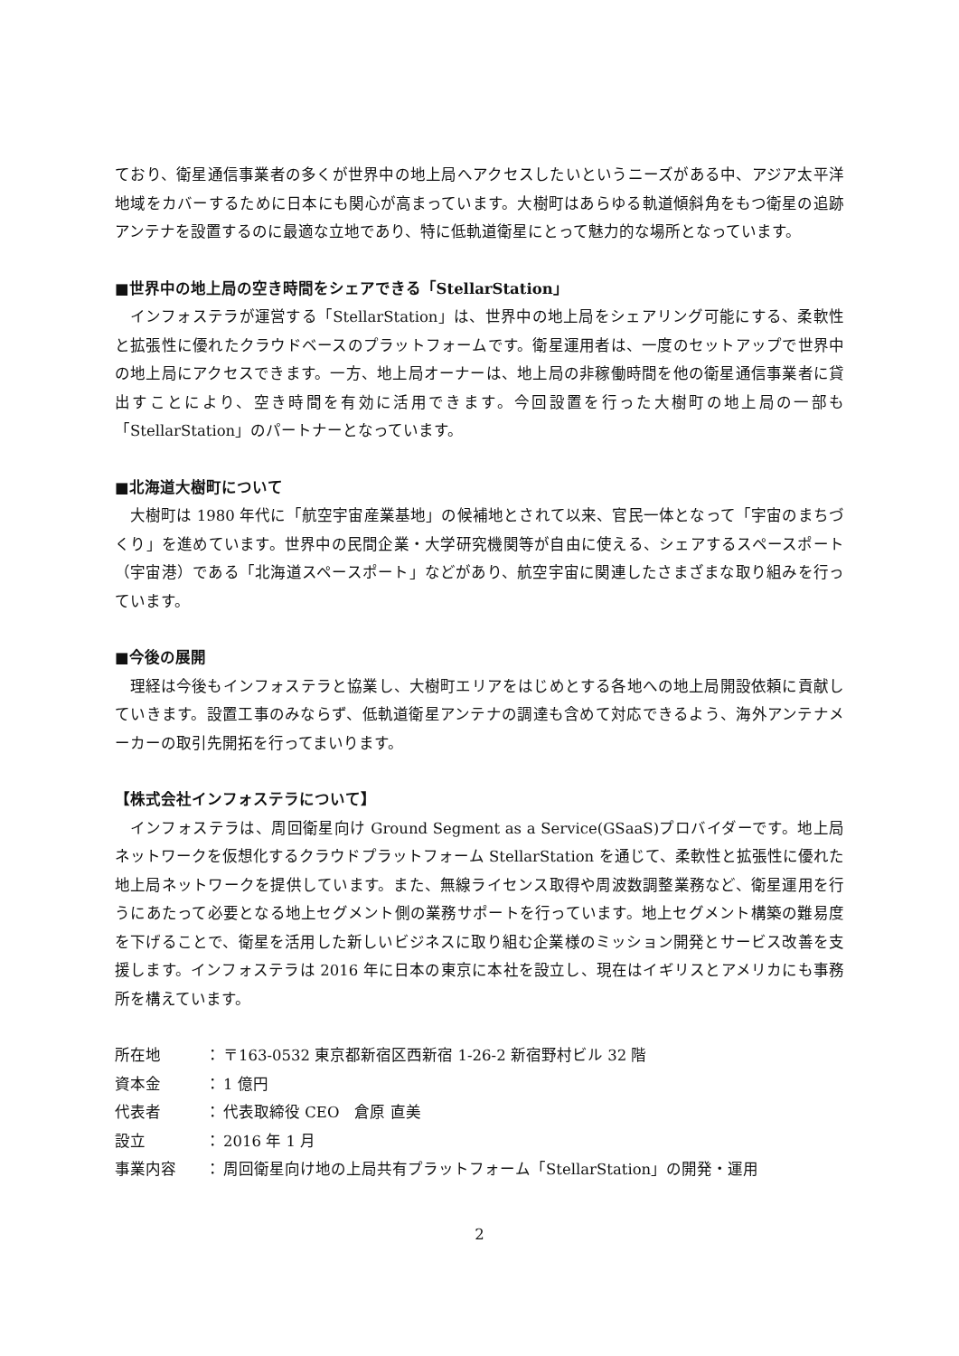ており、衛星通信事業者の多くが世界中の地上局へアクセスしたいというニーズがある中、アジア太平洋地域をカバーするために日本にも関心が高まっています。大樹町はあらゆる軌道傾斜角をもつ衛星の追跡アンテナを設置するのに最適な立地であり、特に低軌道衛星にとって魅力的な場所となっています。
■世界中の地上局の空き時間をシェアできる「StellarStation」
インフォステラが運営する「StellarStation」は、世界中の地上局をシェアリング可能にする、柔軟性と拡張性に優れたクラウドベースのプラットフォームです。衛星運用者は、一度のセットアップで世界中の地上局にアクセスできます。一方、地上局オーナーは、地上局の非稼働時間を他の衛星通信事業者に貸出すことにより、空き時間を有効に活用できます。今回設置を行った大樹町の地上局の一部も「StellarStation」のパートナーとなっています。
■北海道大樹町について
大樹町は 1980 年代に「航空宇宙産業基地」の候補地とされて以来、官民一体となって「宇宙のまちづくり」を進めています。世界中の民間企業・大学研究機関等が自由に使える、シェアするスペースポート（宇宙港）である「北海道スペースポート」などがあり、航空宇宙に関連したさまざまな取り組みを行っています。
■今後の展開
理経は今後もインフォステラと協業し、大樹町エリアをはじめとする各地への地上局開設依頼に貢献していきます。設置工事のみならず、低軌道衛星アンテナの調達も含めて対応できるよう、海外アンテナメーカーの取引先開拓を行ってまいります。
【株式会社インフォステラについて】
インフォステラは、周回衛星向け Ground Segment as a Service(GSaaS)プロバイダーです。地上局ネットワークを仮想化するクラウドプラットフォーム StellarStation を通じて、柔軟性と拡張性に優れた地上局ネットワークを提供しています。また、無線ライセンス取得や周波数調整業務など、衛星運用を行うにあたって必要となる地上セグメント側の業務サポートを行っています。地上セグメント構築の難易度を下げることで、衛星を活用した新しいビジネスに取り組む企業様のミッション開発とサービス改善を支援します。インフォステラは 2016 年に日本の東京に本社を設立し、現在はイギリスとアメリカにも事務所を構えています。
| 所在地 | ： | 〒163-0532 東京都新宿区西新宿 1-26-2 新宿野村ビル 32 階 |
| 資本金 | ： | 1 億円 |
| 代表者 | ： | 代表取締役 CEO 倉原 直美 |
| 設立 | ： | 2016 年 1 月 |
| 事業内容 | ： | 周回衛星向け地の上局共有プラットフォーム「StellarStation」の開発・運用 |
2